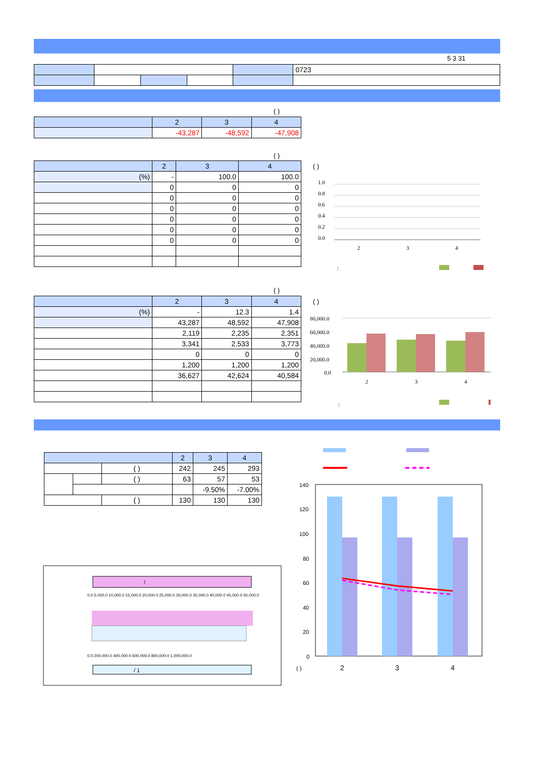5 3 31
| | | | | | 0723 |
( )
| | 2 | 3 | 4 |
| --- | --- | --- | --- |
| | -43,287 | -48,592 | -47,908 |
( )
| | 2 | 3 | 4 |
| --- | --- | --- | --- |
| (%) | - | 100.0 | 100.0 |
| | 0 | 0 | 0 |
| | 0 | 0 | 0 |
| | 0 | 0 | 0 |
| | 0 | 0 | 0 |
| | 0 | 0 | 0 |
| | 0 | 0 | 0 |
( )
1.0
0.8
0.6
0.4
0.2
0.0
2
3
4
:
( )
| | 2 | 3 | 4 |
| --- | --- | --- | --- |
| (%) | - | 12.3 | 1.4 |
| | 43,287 | 48,592 | 47,908 |
| | 2,119 | 2,235 | 2,351 |
| | 3,341 | 2,533 | 3,773 |
| | 0 | 0 | 0 |
| | 1,200 | 1,200 | 1,200 |
| | 36,627 | 42,624 | 40,584 |
( )
80,000.0
60,000.0
40,000.0
20,000.0
0.0
2
3
4
:
| | | | 2 | 3 | 4 |
| --- | --- | --- | --- | --- | --- |
| | | ( ) | 242 | 245 | 293 |
| | | ( ) | 63 | 57 | 53 |
| | | | | -9.50% | -7.00% |
| | | ( ) | 130 | 130 | 130 |
/
0.0 5,000.0 10,000.0 15,000.0 20,000.0 25,000.0 30,000.0 35,000.0 40,000.0 45,000.0 50,000.0
0.0 200,000.0 400,000.0 600,000.0 800,000.0 1,000,000.0
/ 1
140
120
100
80
60
40
20
0
( )
2
3
4